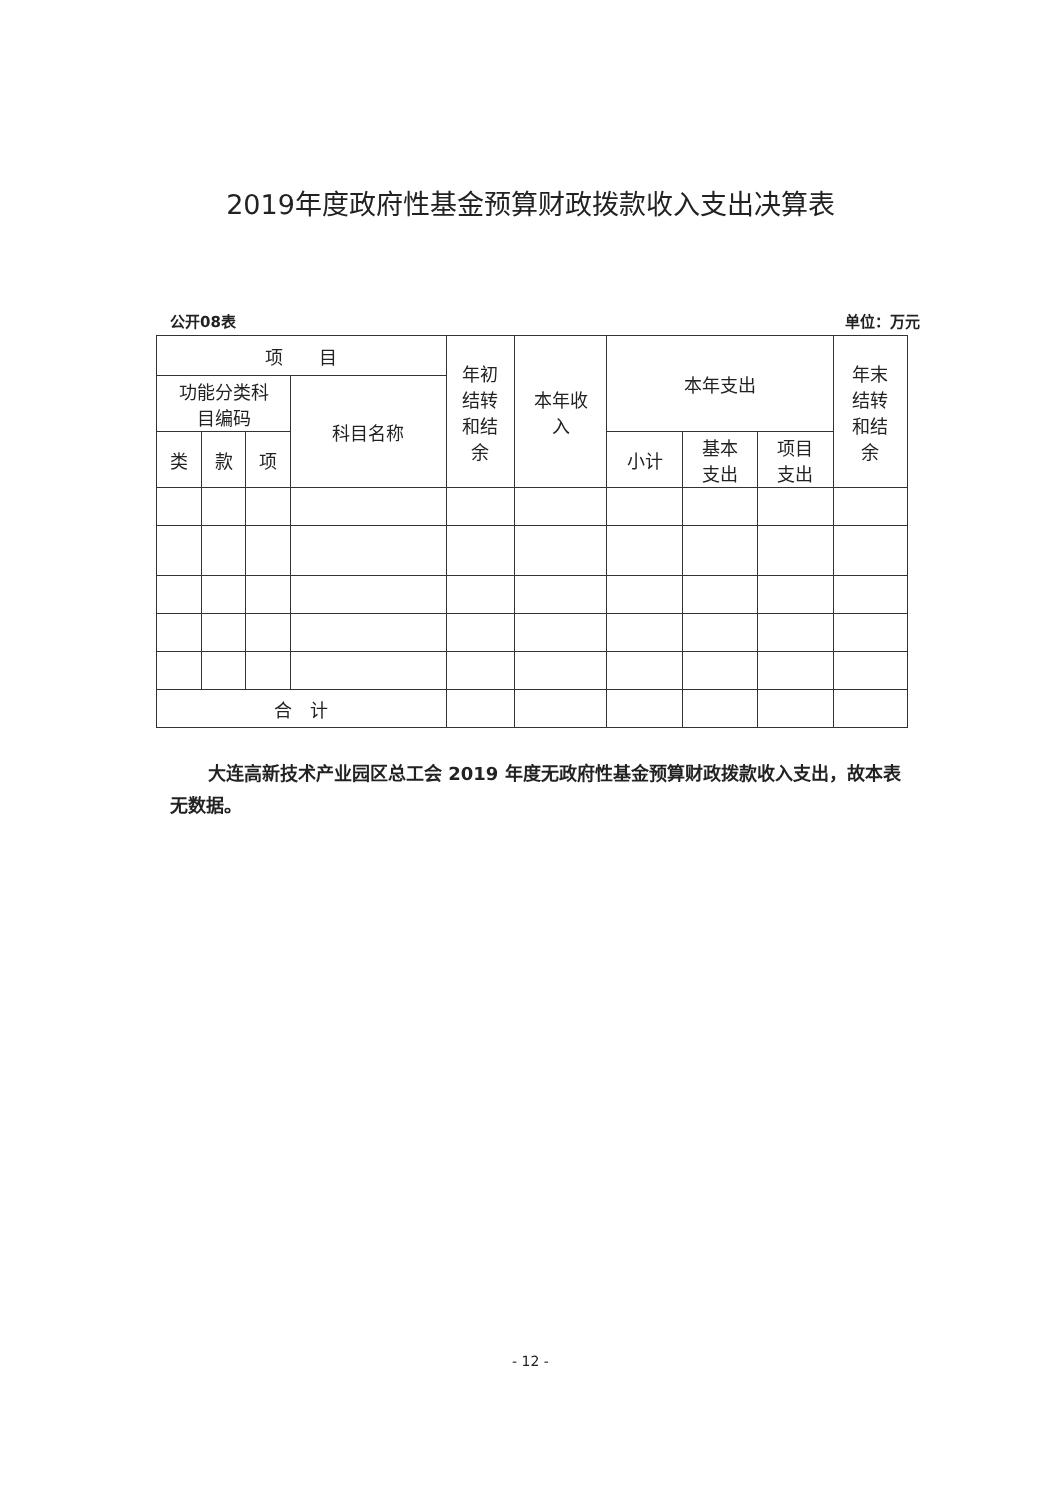2019年度政府性基金预算财政拨款收入支出决算表
公开08表 单位：万元
| 项 目 | | | | 年初 结转 和结 余 | 本年收 入 | 本年支出 | | | 年末 结转 和结 余 |
| --- | --- | --- | --- | --- | --- | --- | --- | --- | --- |
| 功能分类科 目编码 | | | 科目名称 | | | | | | |
| 类 | 款 | 项 | | | | 小计 | 基本 支出 | 项目 支出 | |
| 合 计 | | | | | | | | | |
大连高新技术产业园区总工会 2019 年度无政府性基金预算财政拨款收入支出，故本表无数据。
- 12 -